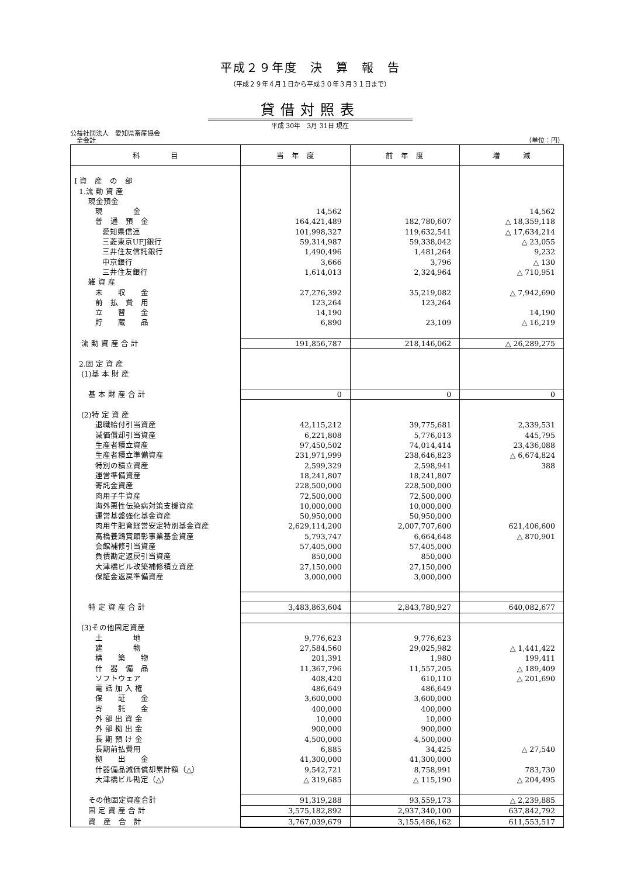平成２９年度　決　算　報　告
（平成２９年４月１日から平成３０年３月３１日まで）
貸借対照表
平成 30年　3月 31日 現在
公益社団法人　愛知県畜産協会
　全会計 （単位：円）
| 科 目 | 当 年 度 | 前 年 度 | 増 減 |
| --- | --- | --- | --- |
| Ⅰ 資 産 の 部 | | | |
| 1.流 動 資 産 | | | |
| 現金預金 | | | |
| 現 金 | 14,562 | | 14,562 |
| 普 通 預 金 | 164,421,489 | 182,780,607 | △ 18,359,118 |
| 愛知県信連 | 101,998,327 | 119,632,541 | △ 17,634,214 |
| 三菱東京UFJ銀行 | 59,314,987 | 59,338,042 | △ 23,055 |
| 三井住友信託銀行 | 1,490,496 | 1,481,264 | 9,232 |
| 中京銀行 | 3,666 | 3,796 | △ 130 |
| 三井住友銀行 | 1,614,013 | 2,324,964 | △ 710,951 |
| 雑 資 産 | | | |
| 未 収 金 | 27,276,392 | 35,219,082 | △ 7,942,690 |
| 前 払 費 用 | 123,264 | 123,264 | |
| 立 替 金 | 14,190 | | 14,190 |
| 貯 蔵 品 | 6,890 | 23,109 | △ 16,219 |
| 流 動 資 産 合 計 | 191,856,787 | 218,146,062 | △ 26,289,275 |
| 2.固 定 資 産 | | | |
| (1)基 本 財 産 | | | |
| 基 本 財 産 合 計 | 0 | 0 | 0 |
| (2)特 定 資 産 | | | |
| 退職給付引当資産 | 42,115,212 | 39,775,681 | 2,339,531 |
| 減価償却引当資産 | 6,221,808 | 5,776,013 | 445,795 |
| 生産者積立資産 | 97,450,502 | 74,014,414 | 23,436,088 |
| 生産者積立準備資産 | 231,971,999 | 238,646,823 | △ 6,674,824 |
| 特別の積立資産 | 2,599,329 | 2,598,941 | 388 |
| 運営準備資産 | 18,241,807 | 18,241,807 | |
| 寄託金資産 | 228,500,000 | 228,500,000 | |
| 肉用子牛資産 | 72,500,000 | 72,500,000 | |
| 海外悪性伝染病対策支援資産 | 10,000,000 | 10,000,000 | |
| 運営基盤強化基金資産 | 50,950,000 | 50,950,000 | |
| 肉用牛肥育経営安定特別基金資産 | 2,629,114,200 | 2,007,707,600 | 621,406,600 |
| 高橋養鶏賞顕彰事業基金資産 | 5,793,747 | 6,664,648 | △ 870,901 |
| 会館補修引当資産 | 57,405,000 | 57,405,000 | |
| 負債勘定返戻引当資産 | 850,000 | 850,000 | |
| 大津橋ビル改築補修積立資産 | 27,150,000 | 27,150,000 | |
| 保証金返戻準備資産 | 3,000,000 | 3,000,000 | |
| 特 定 資 産 合 計 | 3,483,863,604 | 2,843,780,927 | 640,082,677 |
| (3)その他固定資産 | | | |
| 土 地 | 9,776,623 | 9,776,623 | |
| 建 物 | 27,584,560 | 29,025,982 | △ 1,441,422 |
| 構 築 物 | 201,391 | 1,980 | 199,411 |
| 什 器 備 品 | 11,367,796 | 11,557,205 | △ 189,409 |
| ソフトウェア | 408,420 | 610,110 | △ 201,690 |
| 電 話 加 入 権 | 486,649 | 486,649 | |
| 保 証 金 | 3,600,000 | 3,600,000 | |
| 寄 託 金 | 400,000 | 400,000 | |
| 外 部 出 資 金 | 10,000 | 10,000 | |
| 外 部 拠 出 金 | 900,000 | 900,000 | |
| 長 期 預 け 金 | 4,500,000 | 4,500,000 | |
| 長期前払費用 | 6,885 | 34,425 | △ 27,540 |
| 拠 出 金 | 41,300,000 | 41,300,000 | |
| 什器備品減価償却累計額（△） | 9,542,721 | 8,758,991 | 783,730 |
| 大津橋ビル勘定（△） | △ 319,685 | △ 115,190 | △ 204,495 |
| その他固定資産合計 | 91,319,288 | 93,559,173 | △ 2,239,885 |
| 固 定 資 産 合 計 | 3,575,182,892 | 2,937,340,100 | 637,842,792 |
| 資 産 合 計 | 3,767,039,679 | 3,155,486,162 | 611,553,517 |